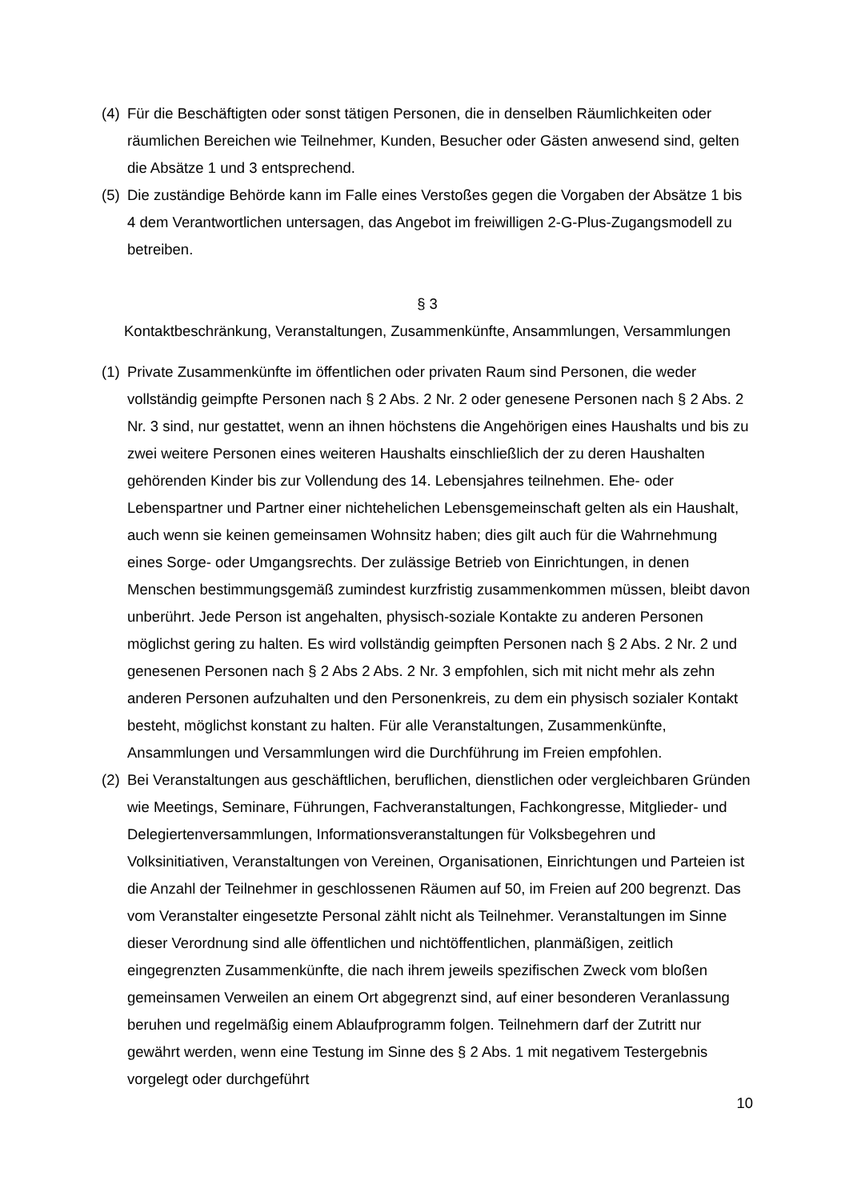(4)
Für die Beschäftigten oder sonst tätigen Personen, die in denselben Räumlichkeiten oder räumlichen Bereichen wie Teilnehmer, Kunden, Besucher oder Gästen anwesend sind, gelten die Absätze 1 und 3 entsprechend.
(5)
Die zuständige Behörde kann im Falle eines Verstoßes gegen die Vorgaben der Absätze 1 bis 4 dem Verantwortlichen untersagen, das Angebot im freiwilligen 2-G-Plus-Zugangsmodell zu betreiben.
§ 3
Kontaktbeschränkung, Veranstaltungen, Zusammenkünfte, Ansammlungen, Versammlungen
(1)
Private Zusammenkünfte im öffentlichen oder privaten Raum sind Personen, die weder vollständig geimpfte Personen nach § 2 Abs. 2 Nr. 2 oder genesene Personen nach § 2 Abs. 2 Nr. 3 sind, nur gestattet, wenn an ihnen höchstens die Angehörigen eines Haushalts und bis zu zwei weitere Personen eines weiteren Haushalts einschließlich der zu deren Haushalten gehörenden Kinder bis zur Vollendung des 14. Lebensjahres teilnehmen. Ehe- oder Lebenspartner und Partner einer nichtehelichen Lebensgemeinschaft gelten als ein Haushalt, auch wenn sie keinen gemeinsamen Wohnsitz haben; dies gilt auch für die Wahrnehmung eines Sorge- oder Umgangsrechts. Der zulässige Betrieb von Einrichtungen, in denen Menschen bestimmungsgemäß zumindest kurzfristig zusammenkommen müssen, bleibt davon unberührt. Jede Person ist angehalten, physisch-soziale Kontakte zu anderen Personen möglichst gering zu halten. Es wird vollständig geimpften Personen nach § 2 Abs. 2 Nr. 2 und genesenen Personen nach § 2 Abs 2 Abs. 2 Nr. 3 empfohlen, sich mit nicht mehr als zehn anderen Personen aufzuhalten und den Personenkreis, zu dem ein physisch sozialer Kontakt besteht, möglichst konstant zu halten. Für alle Veranstaltungen, Zusammenkünfte, Ansammlungen und Versammlungen wird die Durchführung im Freien empfohlen.
(2)
Bei Veranstaltungen aus geschäftlichen, beruflichen, dienstlichen oder vergleichbaren Gründen wie Meetings, Seminare, Führungen, Fachveranstaltungen, Fachkongresse, Mitglieder- und Delegiertenversammlungen, Informationsveranstaltungen für Volksbegehren und Volksinitiativen, Veranstaltungen von Vereinen, Organisationen, Einrichtungen und Parteien ist die Anzahl der Teilnehmer in geschlossenen Räumen auf 50, im Freien auf 200 begrenzt. Das vom Veranstalter eingesetzte Personal zählt nicht als Teilnehmer. Veranstaltungen im Sinne dieser Verordnung sind alle öffentlichen und nichtöffentlichen, planmäßigen, zeitlich eingegrenzten Zusammenkünfte, die nach ihrem jeweils spezifischen Zweck vom bloßen gemeinsamen Verweilen an einem Ort abgegrenzt sind, auf einer besonderen Veranlassung beruhen und regelmäßig einem Ablaufprogramm folgen. Teilnehmern darf der Zutritt nur gewährt werden, wenn eine Testung im Sinne des § 2 Abs. 1 mit negativem Testergebnis vorgelegt oder durchgeführt
10